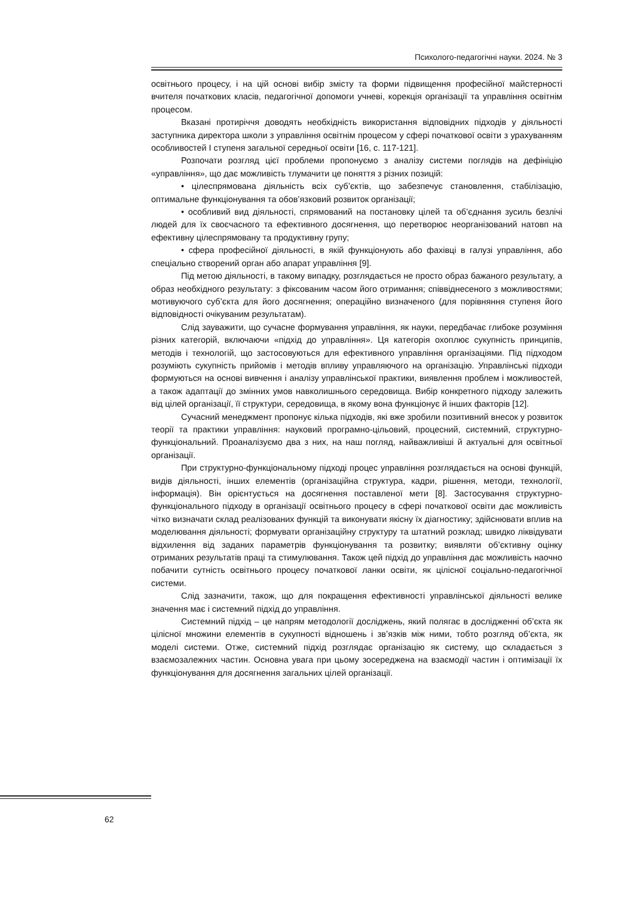Психолого-педагогічні науки. 2024. № 3
освітнього процесу, і на цій основі вибір змісту та форми підвищення професійної майстерності вчителя початкових класів, педагогічної допомоги учневі, корекція організації та управління освітнім процесом.
Вказані протиріччя доводять необхідність використання відповідних підходів у діяльності заступника директора школи з управління освітнім процесом у сфері початкової освіти з урахуванням особливостей І ступеня загальної середньої освіти [16, с. 117-121].
Розпочати розгляд цієї проблеми пропонуємо з аналізу системи поглядів на дефініцію «управління», що дає можливість тлумачити це поняття з різних позицій:
• цілеспрямована діяльність всіх суб’єктів, що забезпечує становлення, стабілізацію, оптимальне функціонування та обов’язковий розвиток організації;
• особливий вид діяльності, спрямований на постановку цілей та об’єднання зусиль безлічі людей для їх своєчасного та ефективного досягнення, що перетворює неорганізований натовп на ефективну цілеспрямовану та продуктивну групу;
• сфера професійної діяльності, в якій функціонують або фахівці в галузі управління, або спеціально створений орган або апарат управління [9].
Під метою діяльності, в такому випадку, розглядається не просто образ бажаного результату, а образ необхідного результату: з фіксованим часом його отримання; співвіднесеного з можливостями; мотивуючого суб’єкта для його досягнення; операційно визначеного (для порівняння ступеня його відповідності очікуваним результатам).
Слід зауважити, що сучасне формування управління, як науки, передбачає глибоке розуміння різних категорій, включаючи «підхід до управління». Ця категорія охоплює сукупність принципів, методів і технологій, що застосовуються для ефективного управління організаціями. Під підходом розуміють сукупність прийомів і методів впливу управляючого на організацію. Управлінські підходи формуються на основі вивчення і аналізу управлінської практики, виявлення проблем і можливостей, а також адаптації до змінних умов навколишнього середовища. Вибір конкретного підходу залежить від цілей організації, її структури, середовища, в якому вона функціонує й інших факторів [12].
Сучасний менеджмент пропонує кілька підходів, які вже зробили позитивний внесок у розвиток теорії та практики управління: науковий програмно-цільовий, процесний, системний, структурно-функціональний. Проаналізуємо два з них, на наш погляд, найважливіші й актуальні для освітньої організації.
При структурно-функціональному підході процес управління розглядається на основі функцій, видів діяльності, інших елементів (організаційна структура, кадри, рішення, методи, технології, інформація). Він орієнтується на досягнення поставленої мети [8]. Застосування структурно-функціонального підходу в організації освітнього процесу в сфері початкової освіти дає можливість чітко визначати склад реалізованих функцій та виконувати якісну їх діагностику; здійснювати вплив на моделювання діяльності; формувати організаційну структуру та штатний розклад; швидко ліквідувати відхилення від заданих параметрів функціонування та розвитку; виявляти об’єктивну оцінку отриманих результатів праці та стимулювання. Також цей підхід до управління дає можливість наочно побачити сутність освітнього процесу початкової ланки освіти, як цілісної соціально-педагогічної системи.
Слід зазначити, також, що для покращення ефективності управлінської діяльності велике значення має і системний підхід до управління.
Системний підхід – це напрям методології досліджень, який полягає в дослідженні об’єкта як цілісної множини елементів в сукупності відношень і зв’язків між ними, тобто розгляд об’єкта, як моделі системи. Отже, системний підхід розглядає організацію як систему, що складається з взаємозалежних частин. Основна увага при цьому зосереджена на взаємодії частин і оптимізації їх функціонування для досягнення загальних цілей організації.
62